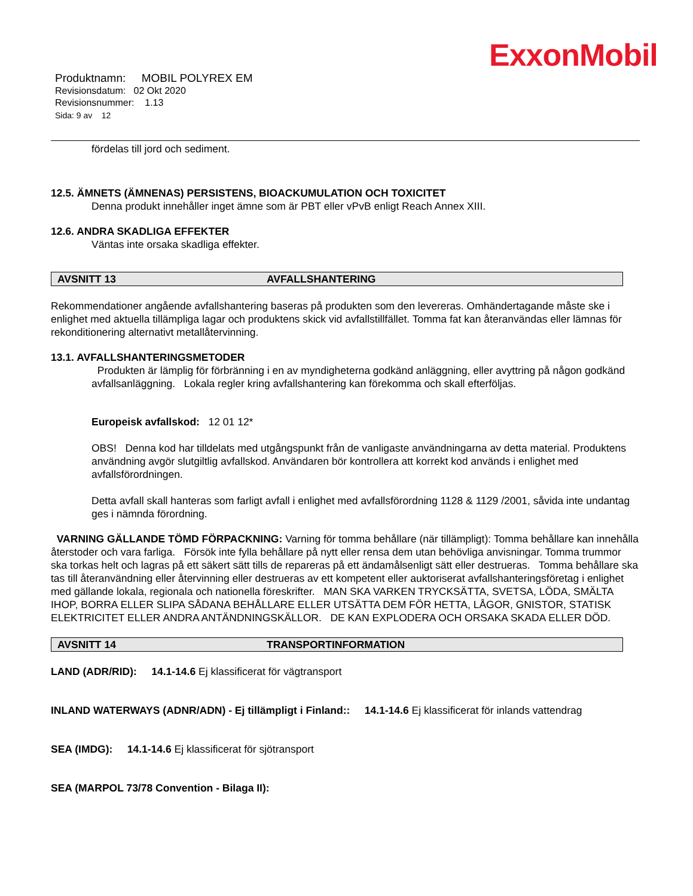ExxonMobil
Produktnamn: MOBIL POLYREX EM
Revisionsdatum: 02 Okt 2020
Revisionsnummer: 1.13
Sida: 9 av 12
fördelas till jord och sediment.
12.5. ÄMNETS (ÄMNENAS) PERSISTENS, BIOACKUMULATION OCH TOXICITET
Denna produkt innehåller inget ämne som är PBT eller vPvB enligt Reach Annex XIII.
12.6. ANDRA SKADLIGA EFFEKTER
Väntas inte orsaka skadliga effekter.
AVSNITT 13 AVFALLSHANTERING
Rekommendationer angående avfallshantering baseras på produkten som den levereras. Omhändertagande måste ske i enlighet med aktuella tillämpliga lagar och produktens skick vid avfallstillfället. Tomma fat kan återanvändas eller lämnas för rekonditionering alternativt metallåtervinning.
13.1. AVFALLSHANTERINGSMETODER
Produkten är lämplig för förbränning i en av myndigheterna godkänd anläggning, eller avyttring på någon godkänd avfallsanläggning. Lokala regler kring avfallshantering kan förekomma och skall efterföljas.
Europeisk avfallskod: 12 01 12*
OBS! Denna kod har tilldelats med utgångspunkt från de vanligaste användningarna av detta material. Produktens användning avgör slutgiltlig avfallskod. Användaren bör kontrollera att korrekt kod används i enlighet med avfallsförordningen.
Detta avfall skall hanteras som farligt avfall i enlighet med avfallsförordning 1128 & 1129 /2001, såvida inte undantag ges i nämnda förordning.
VARNING GÄLLANDE TÖMD FÖRPACKNING: Varning för tomma behållare (när tillämpligt): Tomma behållare kan innehålla återstoder och vara farliga. Försök inte fylla behållare på nytt eller rensa dem utan behövliga anvisningar. Tomma trummor ska torkas helt och lagras på ett säkert sätt tills de repareras på ett ändamålsenligt sätt eller destrueras. Tomma behållare ska tas till återanvändning eller återvinning eller destrueras av ett kompetent eller auktoriserat avfallshanteringsföretag i enlighet med gällande lokala, regionala och nationella föreskrifter. MAN SKA VARKEN TRYCKSÄTTA, SVETSA, LÖDA, SMÄLTA IHOP, BORRA ELLER SLIPA SÅDANA BEHÅLLARE ELLER UTSÄTTA DEM FÖR HETTA, LÅGOR, GNISTOR, STATISK ELEKTRICITET ELLER ANDRA ANTÄNDNINGSKÄLLOR. DE KAN EXPLODERA OCH ORSAKA SKADA ELLER DÖD.
AVSNITT 14 TRANSPORTINFORMATION
LAND (ADR/RID): 14.1-14.6 Ej klassificerat för vägtransport
INLAND WATERWAYS (ADNR/ADN) - Ej tillämpligt i Finland:: 14.1-14.6 Ej klassificerat för inlands vattendrag
SEA (IMDG): 14.1-14.6 Ej klassificerat för sjötransport
SEA (MARPOL 73/78 Convention - Bilaga II):